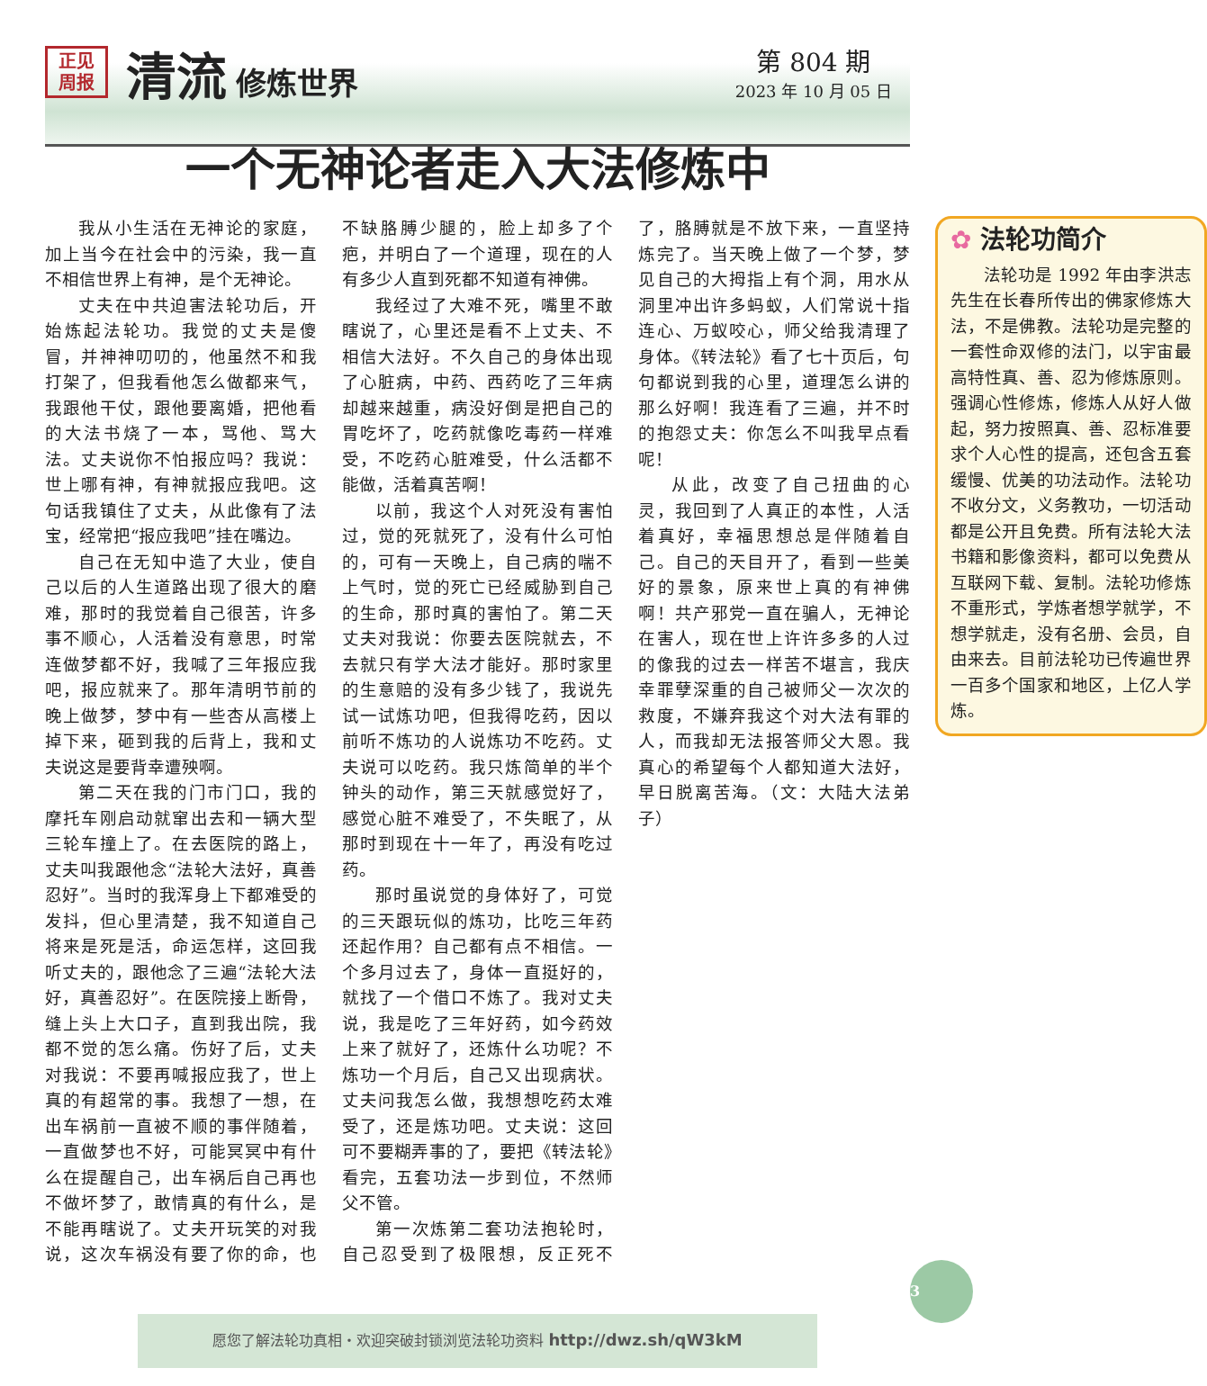正见
周报
清流
修炼世界
第 804 期
2023 年 10 月 05 日
一个无神论者走入大法修炼中
我从小生活在无神论的家庭，加上当今在社会中的污染，我一直不相信世界上有神，是个无神论。
丈夫在中共迫害法轮功后，开始炼起法轮功。我觉的丈夫是傻冒，并神神叨叨的，他虽然不和我打架了，但我看他怎么做都来气，我跟他干仗，跟他要离婚，把他看的大法书烧了一本，骂他、骂大法。丈夫说你不怕报应吗？我说：世上哪有神，有神就报应我吧。这句话我镇住了丈夫，从此像有了法宝，经常把“报应我吧”挂在嘴边。
自己在无知中造了大业，使自己以后的人生道路出现了很大的磨难，那时的我觉着自己很苦，许多事不顺心，人活着没有意思，时常连做梦都不好，我喊了三年报应我吧，报应就来了。那年清明节前的晚上做梦，梦中有一些杏从高楼上掉下来，砸到我的后背上，我和丈夫说这是要背幸遭殃啊。
第二天在我的门市门口，我的摩托车刚启动就窜出去和一辆大型三轮车撞上了。在去医院的路上，丈夫叫我跟他念“法轮大法好，真善忍好”。当时的我浑身上下都难受的发抖，但心里清楚，我不知道自己将来是死是活，命运怎样，这回我听丈夫的，跟他念了三遍“法轮大法好，真善忍好”。在医院接上断骨，缝上头上大口子，直到我出院，我都不觉的怎么痛。伤好了后，丈夫对我说：不要再喊报应我了，世上真的有超常的事。我想了一想，在出车祸前一直被不顺的事伴随着，一直做梦也不好，可能冥冥中有什么在提醒自己，出车祸后自己再也不做坏梦了，敢情真的有什么，是不能再瞎说了。丈夫开玩笑的对我说，这次车祸没有要了你的命，也不缺胳膊少腿的，脸上却多了个疤，并明白了一个道理，现在的人有多少人直到死都不知道有神佛。
我经过了大难不死，嘴里不敢瞎说了，心里还是看不上丈夫、不相信大法好。不久自己的身体出现了心脏病，中药、西药吃了三年病却越来越重，病没好倒是把自己的胃吃坏了，吃药就像吃毒药一样难受，不吃药心脏难受，什么活都不能做，活着真苦啊！
以前，我这个人对死没有害怕过，觉的死就死了，没有什么可怕的，可有一天晚上，自己病的喘不上气时，觉的死亡已经威胁到自己的生命，那时真的害怕了。第二天丈夫对我说：你要去医院就去，不去就只有学大法才能好。那时家里的生意赔的没有多少钱了，我说先试一试炼功吧，但我得吃药，因以前听不炼功的人说炼功不吃药。丈夫说可以吃药。我只炼简单的半个钟头的动作，第三天就感觉好了，感觉心脏不难受了，不失眠了，从那时到现在十一年了，再没有吃过药。
那时虽说觉的身体好了，可觉的三天跟玩似的炼功，比吃三年药还起作用？自己都有点不相信。一个多月过去了，身体一直挺好的，就找了一个借口不炼了。我对丈夫说，我是吃了三年好药，如今药效上来了就好了，还炼什么功呢？不炼功一个月后，自己又出现病状。丈夫问我怎么做，我想想吃药太难受了，还是炼功吧。丈夫说：这回可不要糊弄事的了，要把《转法轮》看完，五套功法一步到位，不然师父不管。
第一次炼第二套功法抱轮时，自己忍受到了极限想，反正死不了，胳膊就是不放下来，一直坚持炼完了。当天晚上做了一个梦，梦见自己的大拇指上有个洞，用水从洞里冲出许多蚂蚁，人们常说十指连心、万蚁咬心，师父给我清理了身体。《转法轮》看了七十页后，句句都说到我的心里，道理怎么讲的那么好啊！我连看了三遍，并不时的抱怨丈夫：你怎么不叫我早点看呢！
从此，改变了自己扭曲的心灵，我回到了人真正的本性，人活着真好，幸福思想总是伴随着自己。自己的天目开了，看到一些美好的景象，原来世上真的有神佛啊！共产邪党一直在骗人，无神论在害人，现在世上许许多多的人过的像我的过去一样苦不堪言，我庆幸罪孽深重的自己被师父一次次的救度，不嫌弃我这个对大法有罪的人，而我却无法报答师父大恩。我真心的希望每个人都知道大法好，早日脱离苦海。（文：大陆大法弟子）
✿ 法轮功简介
法轮功是 1992 年由李洪志先生在长春所传出的佛家修炼大法，不是佛教。法轮功是完整的一套性命双修的法门，以宇宙最高特性真、善、忍为修炼原则。强调心性修炼，修炼人从好人做起，努力按照真、善、忍标准要求个人心性的提高，还包含五套缓慢、优美的功法动作。法轮功不收分文，义务教功，一切活动都是公开且免费。所有法轮大法书籍和影像资料，都可以免费从互联网下载、复制。法轮功修炼不重形式，学炼者想学就学，不想学就走，没有名册、会员，自由来去。目前法轮功已传遍世界一百多个国家和地区，上亿人学炼。
3
愿您了解法轮功真相・欢迎突破封锁浏览法轮功资料 http://dwz.sh/qW3kM